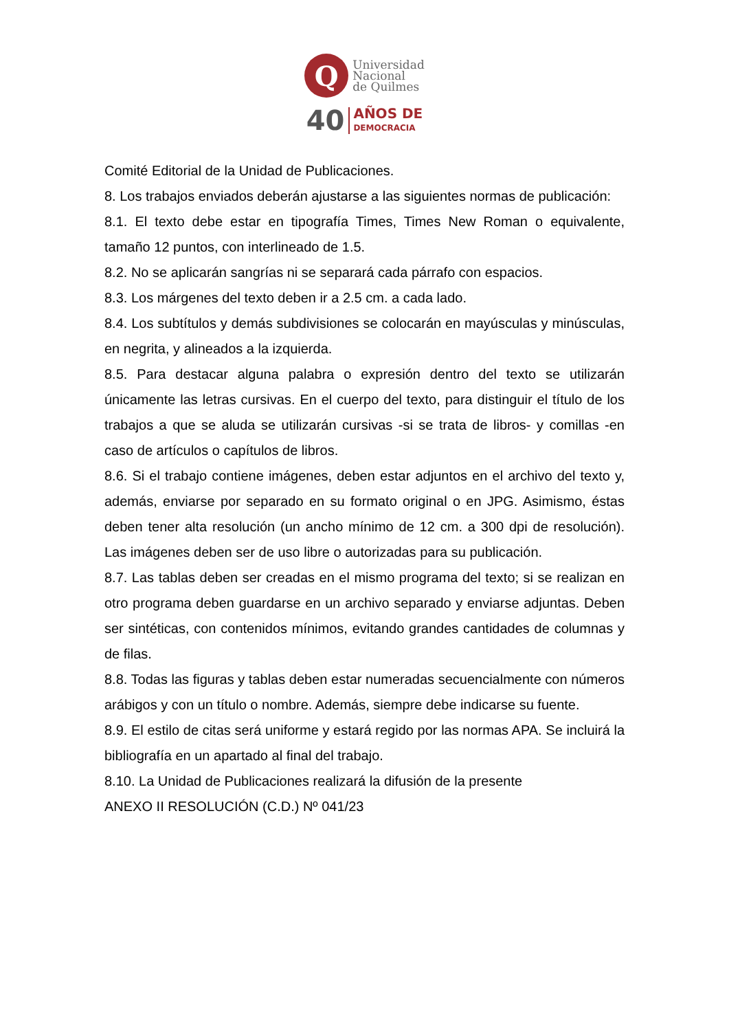Q
Universidad
Nacional
de Quilmes
40
AÑOS DE
DEMOCRACIA
Comité Editorial de la Unidad de Publicaciones.
8. Los trabajos enviados deberán ajustarse a las siguientes normas de publicación:
8.1. El texto debe estar en tipografía Times, Times New Roman o equivalente, tamaño 12 puntos, con interlineado de 1.5.
8.2. No se aplicarán sangrías ni se separará cada párrafo con espacios.
8.3. Los márgenes del texto deben ir a 2.5 cm. a cada lado.
8.4. Los subtítulos y demás subdivisiones se colocarán en mayúsculas y minúsculas, en negrita, y alineados a la izquierda.
8.5. Para destacar alguna palabra o expresión dentro del texto se utilizarán únicamente las letras cursivas. En el cuerpo del texto, para distinguir el título de los trabajos a que se aluda se utilizarán cursivas -si se trata de libros- y comillas -en caso de artículos o capítulos de libros.
8.6. Si el trabajo contiene imágenes, deben estar adjuntos en el archivo del texto y, además, enviarse por separado en su formato original o en JPG. Asimismo, éstas deben tener alta resolución (un ancho mínimo de 12 cm. a 300 dpi de resolución). Las imágenes deben ser de uso libre o autorizadas para su publicación.
8.7. Las tablas deben ser creadas en el mismo programa del texto; si se realizan en otro programa deben guardarse en un archivo separado y enviarse adjuntas. Deben ser sintéticas, con contenidos mínimos, evitando grandes cantidades de columnas y de filas.
8.8. Todas las figuras y tablas deben estar numeradas secuencialmente con números arábigos y con un título o nombre. Además, siempre debe indicarse su fuente.
8.9. El estilo de citas será uniforme y estará regido por las normas APA. Se incluirá la bibliografía en un apartado al final del trabajo.
8.10. La Unidad de Publicaciones realizará la difusión de la presente
ANEXO II RESOLUCIÓN (C.D.) Nº 041/23